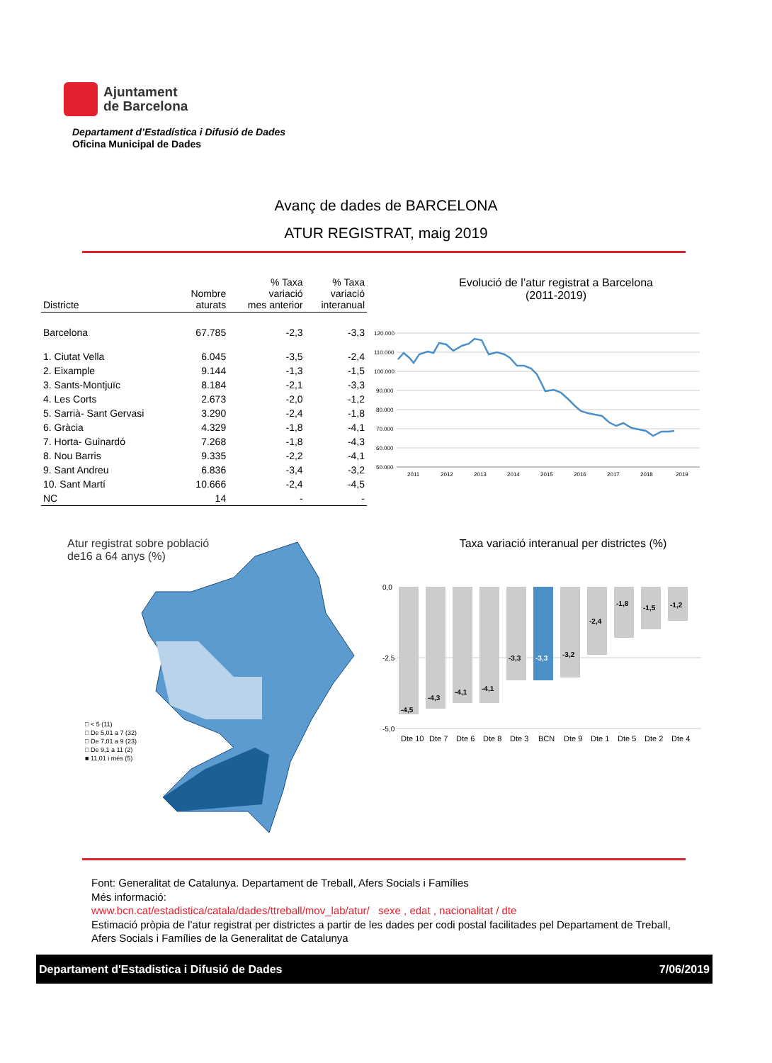Ajuntament
de Barcelona
Departament d’Estadística i Difusió de Dades
Oficina Municipal de Dades
Avanç de dades de BARCELONA
ATUR REGISTRAT, maig 2019
| Districte | Nombre aturats | % Taxa variació mes anterior | % Taxa variació interanual |
| --- | --- | --- | --- |
| Barcelona | 67.785 | -2,3 | -3,3 |
| 1. Ciutat Vella | 6.045 | -3,5 | -2,4 |
| 2. Eixample | 9.144 | -1,3 | -1,5 |
| 3. Sants-Montjuïc | 8.184 | -2,1 | -3,3 |
| 4. Les Corts | 2.673 | -2,0 | -1,2 |
| 5. Sarrià- Sant Gervasi | 3.290 | -2,4 | -1,8 |
| 6. Gràcia | 4.329 | -1,8 | -4,1 |
| 7. Horta- Guinardó | 7.268 | -1,8 | -4,3 |
| 8. Nou Barris | 9.335 | -2,2 | -4,1 |
| 9. Sant Andreu | 6.836 | -3,4 | -3,2 |
| 10. Sant Martí | 10.666 | -2,4 | -4,5 |
| NC | 14 | - | - |
Evolució de l’atur registrat a Barcelona
(2011-2019)
120.000
110.000
100.000
90.000
80.000
70.000
60.000
50.000
2011
2012
2013
2014
2015
2016
2017
2018
2019
Atur registrat sobre població
de16 a 64 anys (%)
□ < 5 (11)
□ De 5,01 a 7 (32)
□ De 7,01 a 9 (23)
□ De 9,1 a 11 (2)
■ 11,01 i més (5)
Taxa variació interanual per districtes (%)
0,0
-2,5
-5,0
-4,5
-4,3
-4,1
-4,1
-3,3
-3,3
-3,2
-2,4
-1,8
-1,5
-1,2
Dte 10
Dte 7
Dte 6
Dte 8
Dte 3
BCN
Dte 9
Dte 1
Dte 5
Dte 2
Dte 4
Font: Generalitat de Catalunya. Departament de Treball, Afers Socials i Famílies
Més informació:
www.bcn.cat/estadistica/catala/dades/ttreball/mov_lab/atur/ sexe , edat , nacionalitat / dte
Estimació pròpia de l’atur registrat per districtes a partir de les dades per codi postal facilitades pel Departament de Treball, Afers Socials i Famílies de la Generalitat de Catalunya
Departament d'Estadistica i Difusió de Dades 7/06/2019